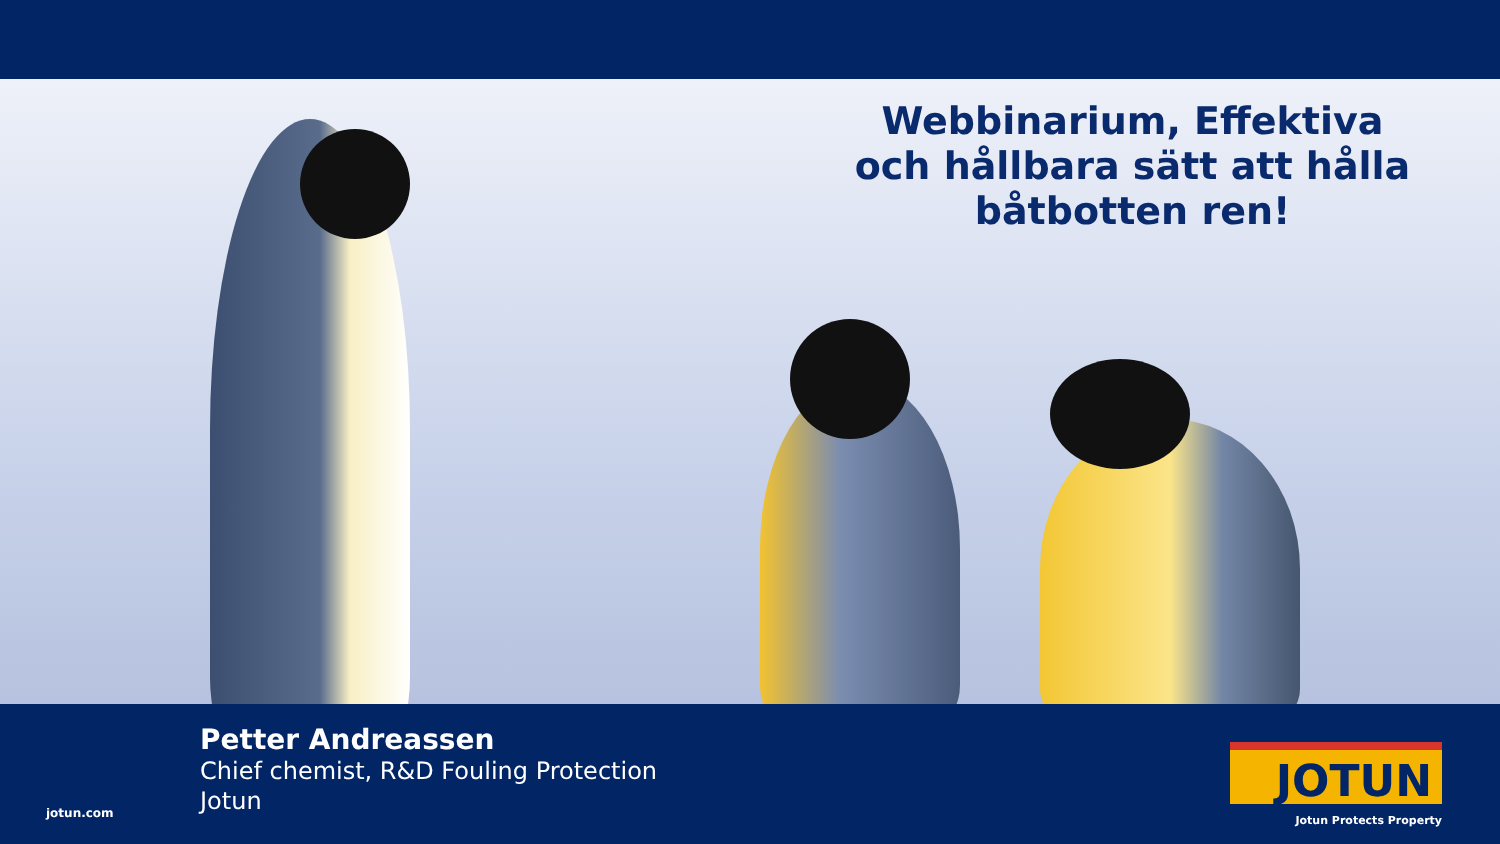Webbinarium, Effektiva och hållbara sätt att hålla båtbotten ren!
jotun.com
Petter Andreassen
Chief chemist, R&D Fouling Protection
Jotun
JOTUN
Jotun Protects Property